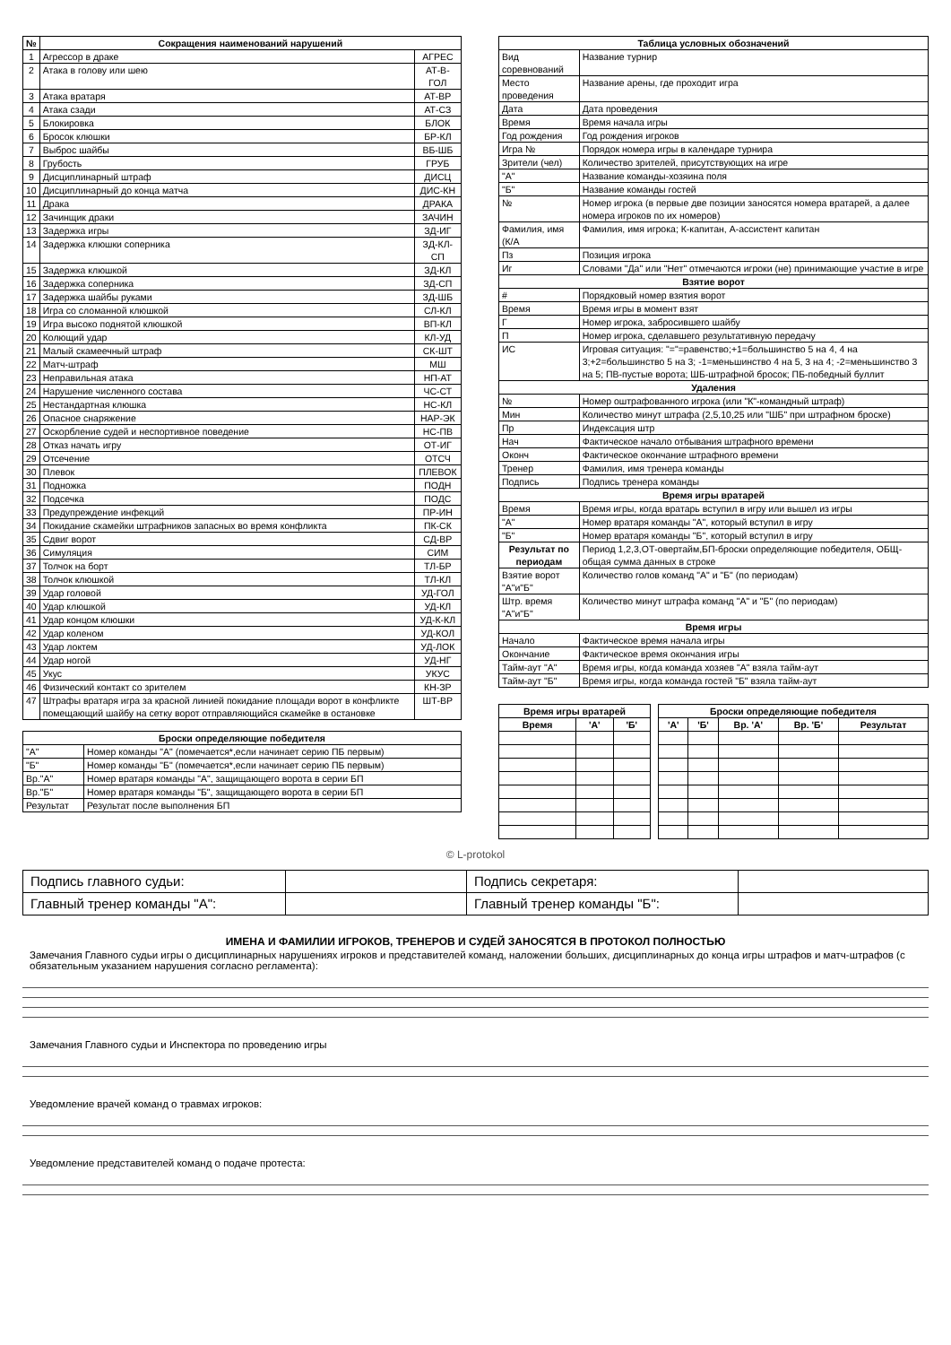| № | Сокращения наименований нарушений | |
| --- | --- | --- |
| 1 | Агрессор в драке | АГРЕС |
| 2 | Атака в голову или шею | АТ-В-ГОЛ |
| 3 | Атака вратаря | АТ-ВР |
| 4 | Атака сзади | АТ-СЗ |
| 5 | Блокировка | БЛОК |
| 6 | Бросок клюшки | БР-КЛ |
| 7 | Выброс шайбы | ВБ-ШБ |
| 8 | Грубость | ГРУБ |
| 9 | Дисциплинарный штраф | ДИСЦ |
| 10 | Дисциплинарный до конца матча | ДИС-КН |
| 11 | Драка | ДРАКА |
| 12 | Зачинщик драки | ЗАЧИН |
| 13 | Задержка игры | ЗД-ИГ |
| 14 | Задержка клюшки соперника | ЗД-КЛ-СП |
| 15 | Задержка клюшкой | ЗД-КЛ |
| 16 | Задержка соперника | ЗД-СП |
| 17 | Задержка шайбы руками | ЗД-ШБ |
| 18 | Игра со сломанной клюшкой | СЛ-КЛ |
| 19 | Игра высоко поднятой клюшкой | ВП-КЛ |
| 20 | Колющий удар | КЛ-УД |
| 21 | Малый скамеечный штраф | СК-ШТ |
| 22 | Матч-штраф | МШ |
| 23 | Неправильная атака | НП-АТ |
| 24 | Нарушение численного состава | ЧС-СТ |
| 25 | Нестандартная клюшка | НС-КЛ |
| 26 | Опасное снаряжение | НАР-ЭК |
| 27 | Оскорбление судей и неспортивное поведение | НС-ПВ |
| 28 | Отказ начать игру | ОТ-ИГ |
| 29 | Отсечение | ОТСЧ |
| 30 | Плевок | ПЛЕВОК |
| 31 | Подножка | ПОДН |
| 32 | Подсечка | ПОДС |
| 33 | Предупреждение инфекций | ПР-ИН |
| 34 | Покидание скамейки штрафников запасных во время конфликта | ПК-СК |
| 35 | Сдвиг ворот | СД-ВР |
| 36 | Симуляция | СИМ |
| 37 | Толчок на борт | ТЛ-БР |
| 38 | Толчок клюшкой | ТЛ-КЛ |
| 39 | Удар головой | УД-ГОЛ |
| 40 | Удар клюшкой | УД-КЛ |
| 41 | Удар концом клюшки | УД-К-КЛ |
| 42 | Удар коленом | УД-КОЛ |
| 43 | Удар локтем | УД-ЛОК |
| 44 | Удар ногой | УД-НГ |
| 45 | Укус | УКУС |
| 46 | Физический контакт со зрителем | КН-ЗР |
| 47 | Штрафы вратаря игра за красной линией покидание площади ворот в конфликте помещающий шайбу на сетку ворот отправляющийся скамейке в остановке | ШТ-ВР |
| Броски определяющие победителя | |
| --- | --- |
| "А" | Номер команды "А" (помечается*,если начинает серию ПБ первым) |
| "Б" | Номер команды "Б" (помечается*,если начинает серию ПБ первым) |
| Вр."А" | Номер вратаря команды "А", защищающего ворота в серии БП |
| Вр."Б" | Номер вратаря команды "Б", защищающего ворота в серии БП |
| Результат | Результат после выполнения БП |
| Таблица условных обозначений | |
| --- | --- |
| Вид соревнований | Название турнир |
| Место проведения | Название арены, где проходит игра |
| Дата | Дата проведения |
| Время | Время начала игры |
| Год рождения | Год рождения игроков |
| Игра № | Порядок номера игры в календаре турнира |
| Зрители (чел) | Количество зрителей, присутствующих на игре |
| "А" | Название команды-хозяина поля |
| "Б" | Название команды гостей |
| № | Номер игрока (в первые две позиции заносятся номера вратарей, а далее номера игроков по их номеров) |
| Фамилия, имя (К/А | Фамилия, имя игрока; К-капитан, А-ассистент капитан |
| Пз | Позиция игрока |
| Иг | Словами "Да" или "Нет" отмечаются игроки (не) принимающие участие в игре |
| Взятие ворот | |
| # | Порядковый номер взятия ворот |
| Время | Время игры в момент взят |
| Г | Номер игрока, забросившего шайбу |
| П | Номер игрока, сделавшего результативную передачу |
| ИС | Игровая ситуация: "="=равенство;+1=большинство 5 на 4, 4 на 3;+2=большинство 5 на 3; -1=меньшинство 4 на 5, 3 на 4; -2=меньшинство 3 на 5; ПВ-пустые ворота; ШБ-штрафной бросок; ПБ-победный буллит |
| Удаления | |
| № | Номер оштрафованного игрока (или "К"-командный штраф) |
| Мин | Количество минут штрафа (2,5,10,25 или "ШБ" при штрафном броске) |
| Пр | Индексация штр |
| Нач | Фактическое начало отбывания штрафного времени |
| Оконч | Фактическое окончание штрафного времени |
| Тренер | Фамилия, имя тренера команды |
| Подпись | Подпись тренера команды |
| Время игры вратарей | |
| Время | Время игры, когда вратарь вступил в игру или вышел из игры |
| "А" | Номер вратаря команды "А", который вступил в игру |
| "Б" | Номер вратаря команды "Б", который вступил в игру |
| Результат по периодам | Период 1,2,3,ОТ-овертайм,БП-броски определяющие победителя, ОБЩ-общая сумма данных в строке |
| Взятие ворот "А"и"Б" | Количество голов команд "А" и "Б" (по периодам) |
| Штр. время "А"и"Б" | Количество минут штрафа команд "А" и "Б" (по периодам) |
| Время игры | |
| Начало | Фактическое время начала игры |
| Окончание | Фактическое время окончания игры |
| Тайм-аут "А" | Время игры, когда команда хозяев "А" взяла тайм-аут |
| Тайм-аут "Б" | Время игры, когда команда гостей "Б" взяла тайм-аут |
| Время игры вратарей | | |
| --- | --- | --- |
| Время | 'А' | 'Б' |
| Броски определяющие победителя | | | | |
| --- | --- | --- | --- | --- |
| 'А' | 'Б' | Вр. 'А' | Вр. 'Б' | Результат |
© L-protokol
| Подпись главного судьи: | | Подпись секретаря: | |
| Главный тренер команды "А": | | Главный тренер команды "Б": | |
ИМЕНА И ФАМИЛИИ ИГРОКОВ, ТРЕНЕРОВ И СУДЕЙ ЗАНОСЯТСЯ В ПРОТОКОЛ ПОЛНОСТЬЮ
Замечания Главного судьи игры о дисциплинарных нарушениях игроков и представителей команд, наложении больших, дисциплинарных до конца игры штрафов и матч-штрафов (с обязательным указанием нарушения согласно регламента):
Замечания Главного судьи и Инспектора по проведению игры
Уведомление врачей команд о травмах игроков:
Уведомление представителей команд о подаче протеста: